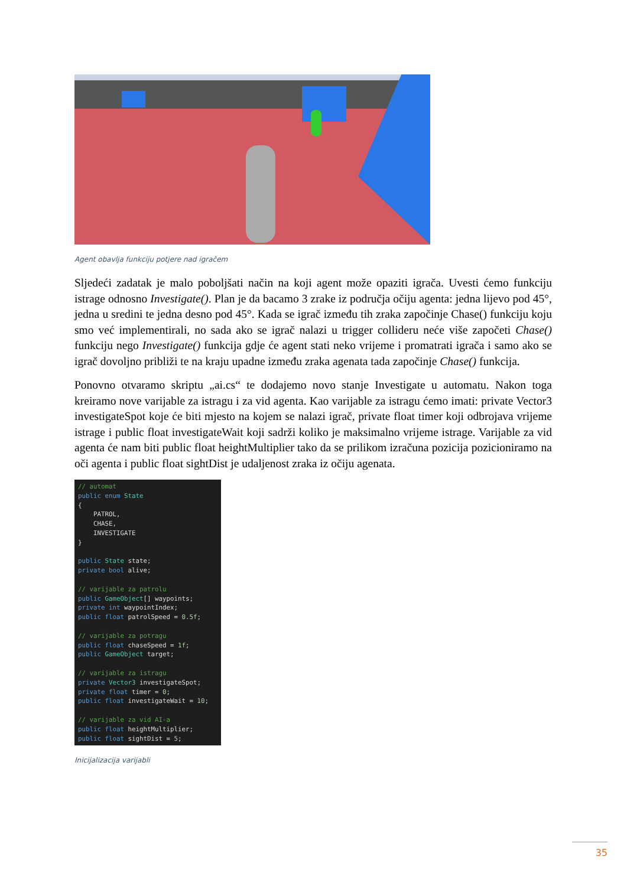Agent obavlja funkciju potjere nad igračem
Sljedeći zadatak je malo poboljšati način na koji agent može opaziti igrača. Uvesti ćemo funkciju istrage odnosno Investigate(). Plan je da bacamo 3 zrake iz područja očiju agenta: jedna lijevo pod 45°, jedna u sredini te jedna desno pod 45°. Kada se igrač između tih zraka započinje Chase() funkciju koju smo već implementirali, no sada ako se igrač nalazi u trigger collideru neće više započeti Chase() funkciju nego Investigate() funkcija gdje će agent stati neko vrijeme i promatrati igrača i samo ako se igrač dovoljno približi te na kraju upadne između zraka agenata tada započinje Chase() funkcija.
Ponovno otvaramo skriptu „ai.cs“ te dodajemo novo stanje Investigate u automatu. Nakon toga kreiramo nove varijable za istragu i za vid agenta. Kao varijable za istragu ćemo imati: private Vector3 investigateSpot koje će biti mjesto na kojem se nalazi igrač, private float timer koji odbrojava vrijeme istrage i public float investigateWait koji sadrži koliko je maksimalno vrijeme istrage. Varijable za vid agenta će nam biti public float heightMultiplier tako da se prilikom izračuna pozicija pozicioniramo na oči agenta i public float sightDist je udaljenost zraka iz očiju agenata.
// automat
public enum State
{
    PATROL,
    CHASE,
    INVESTIGATE
}

public State state;
private bool alive;

// varijable za patrolu
public GameObject[] waypoints;
private int waypointIndex;
public float patrolSpeed = 0.5f;

// varijable za potragu
public float chaseSpeed = 1f;
public GameObject target;

// varijable za istragu
private Vector3 investigateSpot;
private float timer = 0;
public float investigateWait = 10;

// varijable za vid AI-a
public float heightMultiplier;
public float sightDist = 5;
Inicijalizacija varijabli
35